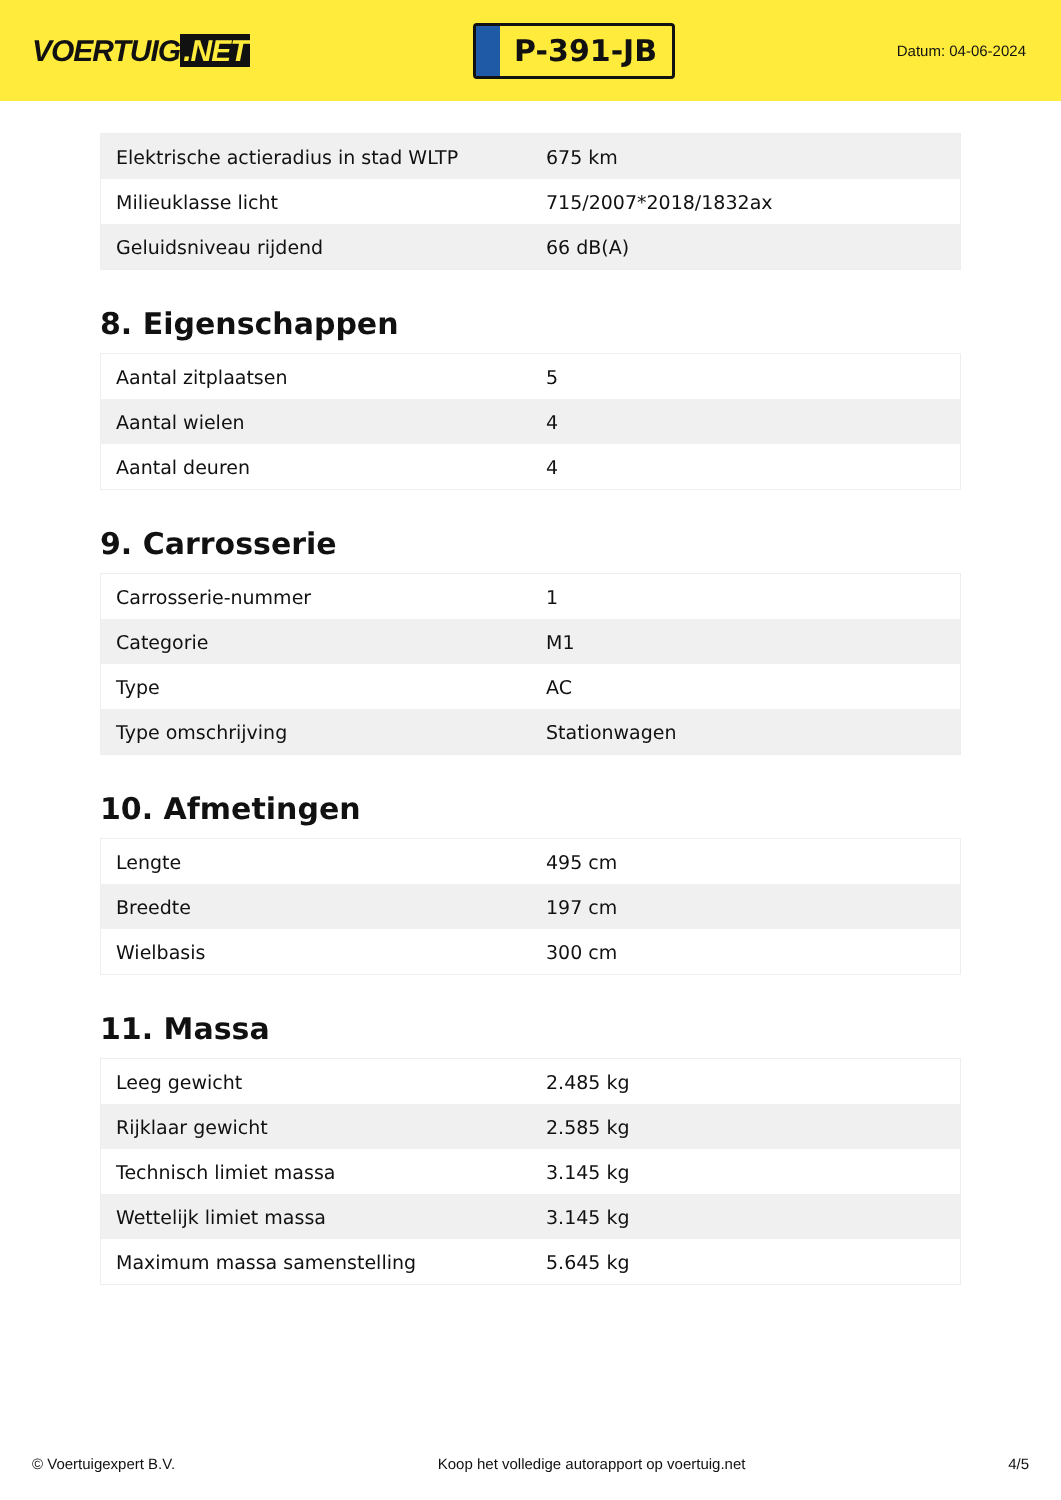VOERTUIG.NET
P-391-JB
Datum: 04-06-2024
| Elektrische actieradius in stad WLTP | 675 km |
| Milieuklasse licht | 715/2007*2018/1832ax |
| Geluidsniveau rijdend | 66 dB(A) |
8. Eigenschappen
| Aantal zitplaatsen | 5 |
| Aantal wielen | 4 |
| Aantal deuren | 4 |
9. Carrosserie
| Carrosserie-nummer | 1 |
| Categorie | M1 |
| Type | AC |
| Type omschrijving | Stationwagen |
10. Afmetingen
| Lengte | 495 cm |
| Breedte | 197 cm |
| Wielbasis | 300 cm |
11. Massa
| Leeg gewicht | 2.485 kg |
| Rijklaar gewicht | 2.585 kg |
| Technisch limiet massa | 3.145 kg |
| Wettelijk limiet massa | 3.145 kg |
| Maximum massa samenstelling | 5.645 kg |
© Voertuigexpert B.V. Koop het volledige autorapport op voertuig.net 4/5